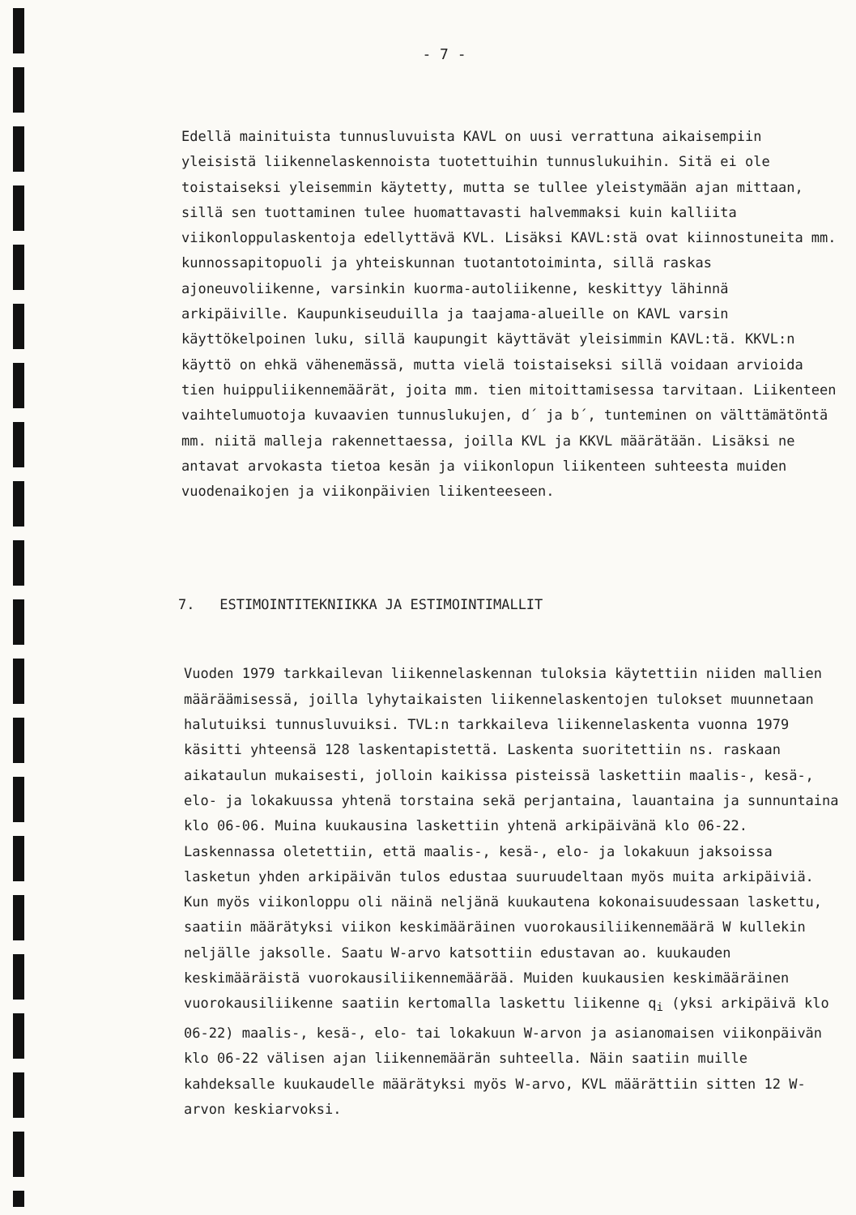- 7 -
Edellä mainituista tunnusluvuista KAVL on uusi verrattuna aikaisempiin yleisistä liikennelaskennoista tuotettuihin tunnuslukuihin. Sitä ei ole toistaiseksi yleisemmin käytetty, mutta se tullee yleistymään ajan mittaan, sillä sen tuottaminen tulee huomattavasti halvemmaksi kuin kalliita viikonloppulaskentoja edellyttävä KVL. Lisäksi KAVL:stä ovat kiinnostuneita mm. kunnossapitopuoli ja yhteiskunnan tuotantotoiminta, sillä raskas ajoneuvoliikenne, varsinkin kuorma-autoliikenne, keskittyy lähinnä arkipäiville. Kaupunkiseuduilla ja taajama-alueille on KAVL varsin käyttökelpoinen luku, sillä kaupungit käyttävät yleisimmin KAVL:tä. KKVL:n käyttö on ehkä vähenemässä, mutta vielä toistaiseksi sillä voidaan arvioida tien huippuliikennemäärät, joita mm. tien mitoittamisessa tarvitaan. Liikenteen vaihtelumuotoja kuvaavien tunnuslukujen, d´ ja b´, tunteminen on välttämätöntä mm. niitä malleja rakennettaessa, joilla KVL ja KKVL määrätään. Lisäksi ne antavat arvokasta tietoa kesän ja viikonlopun liikenteen suhteesta muiden vuodenaikojen ja viikonpäivien liikenteeseen.
7. ESTIMOINTITEKNIIKKA JA ESTIMOINTIMALLIT
Vuoden 1979 tarkkailevan liikennelaskennan tuloksia käytettiin niiden mallien määräämisessä, joilla lyhytaikaisten liikennelaskentojen tulokset muunnetaan halutuiksi tunnusluvuiksi. TVL:n tarkkaileva liikennelaskenta vuonna 1979 käsitti yhteensä 128 laskentapistettä. Laskenta suoritettiin ns. raskaan aikataulun mukaisesti, jolloin kaikissa pisteissä laskettiin maalis-, kesä-, elo- ja lokakuussa yhtenä torstaina sekä perjantaina, lauantaina ja sunnuntaina klo 06-06. Muina kuukausina laskettiin yhtenä arkipäivänä klo 06-22. Laskennassa oletettiin, että maalis-, kesä-, elo- ja lokakuun jaksoissa lasketun yhden arkipäivän tulos edustaa suuruudeltaan myös muita arkipäiviä. Kun myös viikonloppu oli näinä neljänä kuukautena kokonaisuudessaan laskettu, saatiin määrätyksi viikon keskimääräinen vuorokausiliikennemäärä W kullekin neljälle jaksolle. Saatu W-arvo katsottiin edustavan ao. kuukauden keskimääräistä vuorokausiliikennemäärää. Muiden kuukausien keskimääräinen vuorokausiliikenne saatiin kertomalla laskettu liikenne q<sub>i</sub> (yksi arkipäivä klo 06-22) maalis-, kesä-, elo- tai lokakuun W-arvon ja asianomaisen viikonpäivän klo 06-22 välisen ajan liikennemäärän suhteella. Näin saatiin muille kahdeksalle kuukaudelle määrätyksi myös W-arvo, KVL määrättiin sitten 12 W-arvon keskiarvoksi.